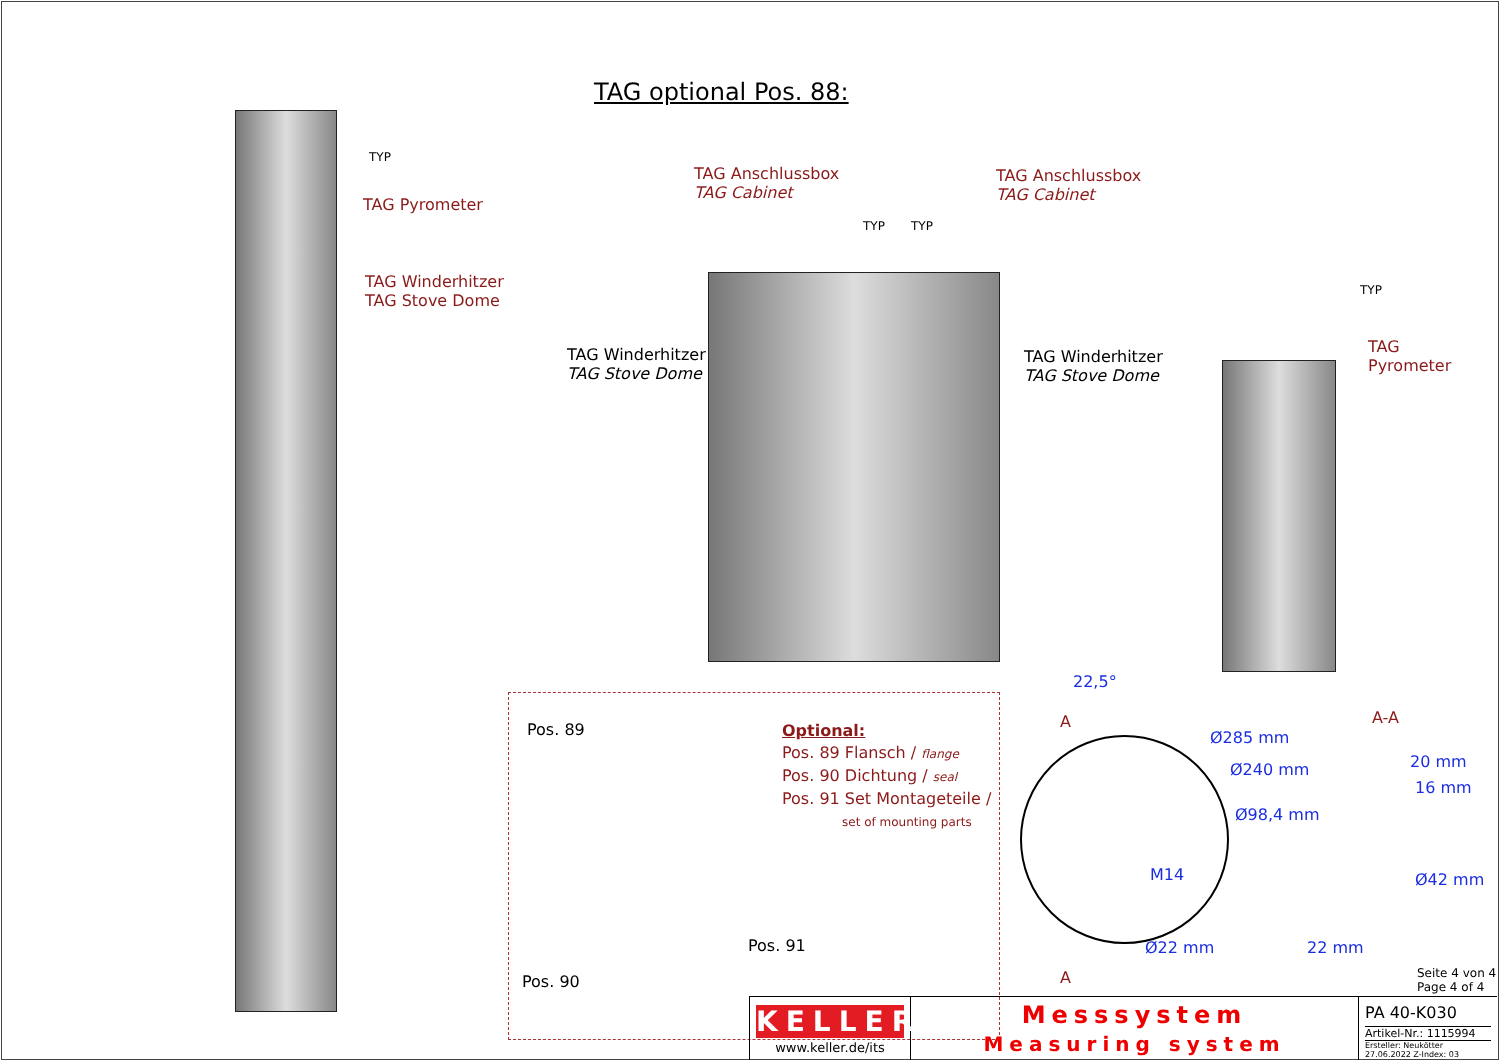TAG optional Pos. 88:
TYP
TAG Pyrometer
TAG Winderhitzer
TAG Stove Dome
TAG Anschlussbox
TAG Cabinet
TAG Anschlussbox
TAG Cabinet
TYP TYP
TAG Winderhitzer
TAG Stove Dome
TAG Winderhitzer
TAG Stove Dome
TYP
TAG
Pyrometer
Pos. 89
Pos. 90
Pos. 91
Optional:
Pos. 89 Flansch / flange
Pos. 90 Dichtung / seal
Pos. 91 Set Montageteile /
set of mounting parts
22,5°
A
A
Ø285 mm
Ø240 mm
Ø98,4 mm
M14
Ø22 mm
A-A
20 mm
16 mm
Ø42 mm
22 mm
Seite 4 von 4
Page 4 of 4
KELLER
www.keller.de/its
Messsystem
Measuring system
PA 40-K030
Artikel-Nr.: 1115994
Ersteller: Neukötter 27.06.2022 Z-Index: 03